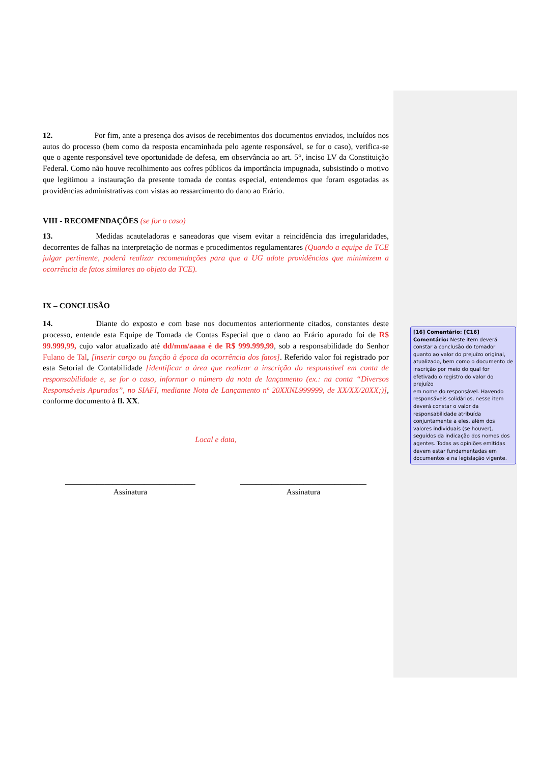12. Por fim, ante a presença dos avisos de recebimentos dos documentos enviados, incluídos nos autos do processo (bem como da resposta encaminhada pelo agente responsável, se for o caso), verifica-se que o agente responsável teve oportunidade de defesa, em observância ao art. 5°, inciso LV da Constituição Federal. Como não houve recolhimento aos cofres públicos da importância impugnada, subsistindo o motivo que legitimou a instauração da presente tomada de contas especial, entendemos que foram esgotadas as providências administrativas com vistas ao ressarcimento do dano ao Erário.
VIII - RECOMENDAÇÕES (se for o caso)
13. Medidas acauteladoras e saneadoras que visem evitar a reincidência das irregularidades, decorrentes de falhas na interpretação de normas e procedimentos regulamentares (Quando a equipe de TCE julgar pertinente, poderá realizar recomendações para que a UG adote providências que minimizem a ocorrência de fatos similares ao objeto da TCE).
IX – CONCLUSÃO
14. Diante do exposto e com base nos documentos anteriormente citados, constantes deste processo, entende esta Equipe de Tomada de Contas Especial que o dano ao Erário apurado foi de R$ 99.999,99, cujo valor atualizado até dd/mm/aaaa é de R$ 999.999,99, sob a responsabilidade do Senhor Fulano de Tal, [inserir cargo ou função à época da ocorrência dos fatos]. Referido valor foi registrado por esta Setorial de Contabilidade [identificar a área que realizar a inscrição do responsável em conta de responsabilidade e, se for o caso, informar o número da nota de lançamento (ex.: na conta “Diversos Responsáveis Apurados”, no SIAFI, mediante Nota de Lançamento nº 20XXNL999999, de XX/XX/20XX;)], conforme documento à fl. XX.
Local e data,
_________________________________
Assinatura
________________________________
Assinatura
[16] Comentário: [C16] Comentário: Neste item deverá constar a conclusão do tomador quanto ao valor do prejuízo original, atualizado, bem como o documento de inscrição por meio do qual for efetivado o registro do valor do prejuízo
em nome do responsável. Havendo responsáveis solidários, nesse item deverá constar o valor da responsabilidade atribuída conjuntamente a eles, além dos valores individuais (se houver), seguidos da indicação dos nomes dos agentes. Todas as opiniões emitidas devem estar fundamentadas em documentos e na legislação vigente.